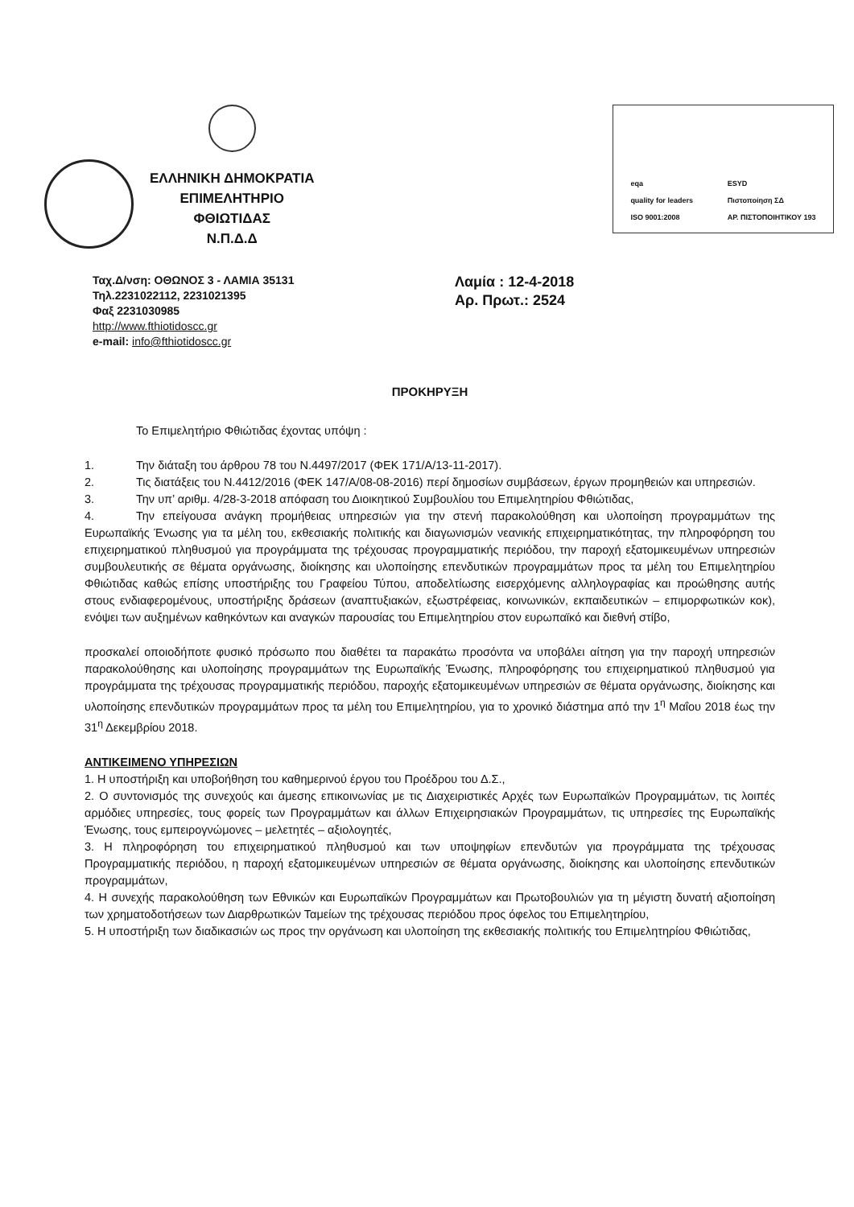ΕΛΛΗΝΙΚΗ ΔΗΜΟΚΡΑΤΙΑ
ΕΠΙΜΕΛΗΤΗΡΙΟ
ΦΘΙΩΤΙΔΑΣ
Ν.Π.Δ.Δ
eqa
quality for leaders
ISO 9001:2008
ESYD
Πιστοποίηση ΣΔ
ΑΡ. ΠΙΣΤΟΠΟΙΗΤΙΚΟΥ 193
Ταχ.Δ/νση: ΟΘΩΝΟΣ 3 - ΛΑΜΙΑ 35131
Τηλ.2231022112, 2231021395
Φαξ 2231030985
http://www.fthiotidoscc.gr
e-mail: info@fthiotidoscc.gr
Λαμία : 12-4-2018
Αρ. Πρωτ.: 2524
ΠΡΟΚΗΡΥΞΗ
Το Επιμελητήριο Φθιώτιδας έχοντας υπόψη :
1. Την διάταξη του άρθρου 78 του Ν.4497/2017 (ΦΕΚ 171/Α/13-11-2017).
2. Τις διατάξεις του Ν.4412/2016 (ΦΕΚ 147/Α/08-08-2016) περί δημοσίων συμβάσεων, έργων προμηθειών και υπηρεσιών.
3. Την υπ’ αριθμ. 4/28-3-2018 απόφαση του Διοικητικού Συμβουλίου του Επιμελητηρίου Φθιώτιδας,
4. Την επείγουσα ανάγκη προμήθειας υπηρεσιών για την στενή παρακολούθηση και υλοποίηση προγραμμάτων της Ευρωπαϊκής Ένωσης για τα μέλη του, εκθεσιακής πολιτικής και διαγωνισμών νεανικής επιχειρηματικότητας, την πληροφόρηση του επιχειρηματικού πληθυσμού για προγράμματα της τρέχουσας προγραμματικής περιόδου, την παροχή εξατομικευμένων υπηρεσιών συμβουλευτικής σε θέματα οργάνωσης, διοίκησης και υλοποίησης επενδυτικών προγραμμάτων προς τα μέλη του Επιμελητηρίου Φθιώτιδας καθώς επίσης υποστήριξης του Γραφείου Τύπου, αποδελτίωσης εισερχόμενης αλληλογραφίας και προώθησης αυτής στους ενδιαφερομένους, υποστήριξης δράσεων (αναπτυξιακών, εξωστρέφειας, κοινωνικών, εκπαιδευτικών – επιμορφωτικών κοκ), ενόψει των αυξημένων καθηκόντων και αναγκών παρουσίας του Επιμελητηρίου στον ευρωπαϊκό και διεθνή στίβο,
προσκαλεί οποιοδήποτε φυσικό πρόσωπο που διαθέτει τα παρακάτω προσόντα να υποβάλει αίτηση για την παροχή υπηρεσιών παρακολούθησης και υλοποίησης προγραμμάτων της Ευρωπαϊκής Ένωσης, πληροφόρησης του επιχειρηματικού πληθυσμού για προγράμματα της τρέχουσας προγραμματικής περιόδου, παροχής εξατομικευμένων υπηρεσιών σε θέματα οργάνωσης, διοίκησης και υλοποίησης επενδυτικών προγραμμάτων προς τα μέλη του Επιμελητηρίου, για το χρονικό διάστημα από την 1<sup>η</sup> Μαΐου 2018 έως την 31<sup>η</sup> Δεκεμβρίου 2018.
ΑΝΤΙΚΕΙΜΕΝΟ ΥΠΗΡΕΣΙΩΝ
1. Η υποστήριξη και υποβοήθηση του καθημερινού έργου του Προέδρου του Δ.Σ.,
2. Ο συντονισμός της συνεχούς και άμεσης επικοινωνίας με τις Διαχειριστικές Αρχές των Ευρωπαϊκών Προγραμμάτων, τις λοιπές αρμόδιες υπηρεσίες, τους φορείς των Προγραμμάτων και άλλων Επιχειρησιακών Προγραμμάτων, τις υπηρεσίες της Ευρωπαϊκής Ένωσης, τους εμπειρογνώμονες – μελετητές – αξιολογητές,
3. Η πληροφόρηση του επιχειρηματικού πληθυσμού και των υποψηφίων επενδυτών για προγράμματα της τρέχουσας Προγραμματικής περιόδου, η παροχή εξατομικευμένων υπηρεσιών σε θέματα οργάνωσης, διοίκησης και υλοποίησης επενδυτικών προγραμμάτων,
4. Η συνεχής παρακολούθηση των Εθνικών και Ευρωπαϊκών Προγραμμάτων και Πρωτοβουλιών για τη μέγιστη δυνατή αξιοποίηση των χρηματοδοτήσεων των Διαρθρωτικών Ταμείων της τρέχουσας περιόδου προς όφελος του Επιμελητηρίου,
5. Η υποστήριξη των διαδικασιών ως προς την οργάνωση και υλοποίηση της εκθεσιακής πολιτικής του Επιμελητηρίου Φθιώτιδας,